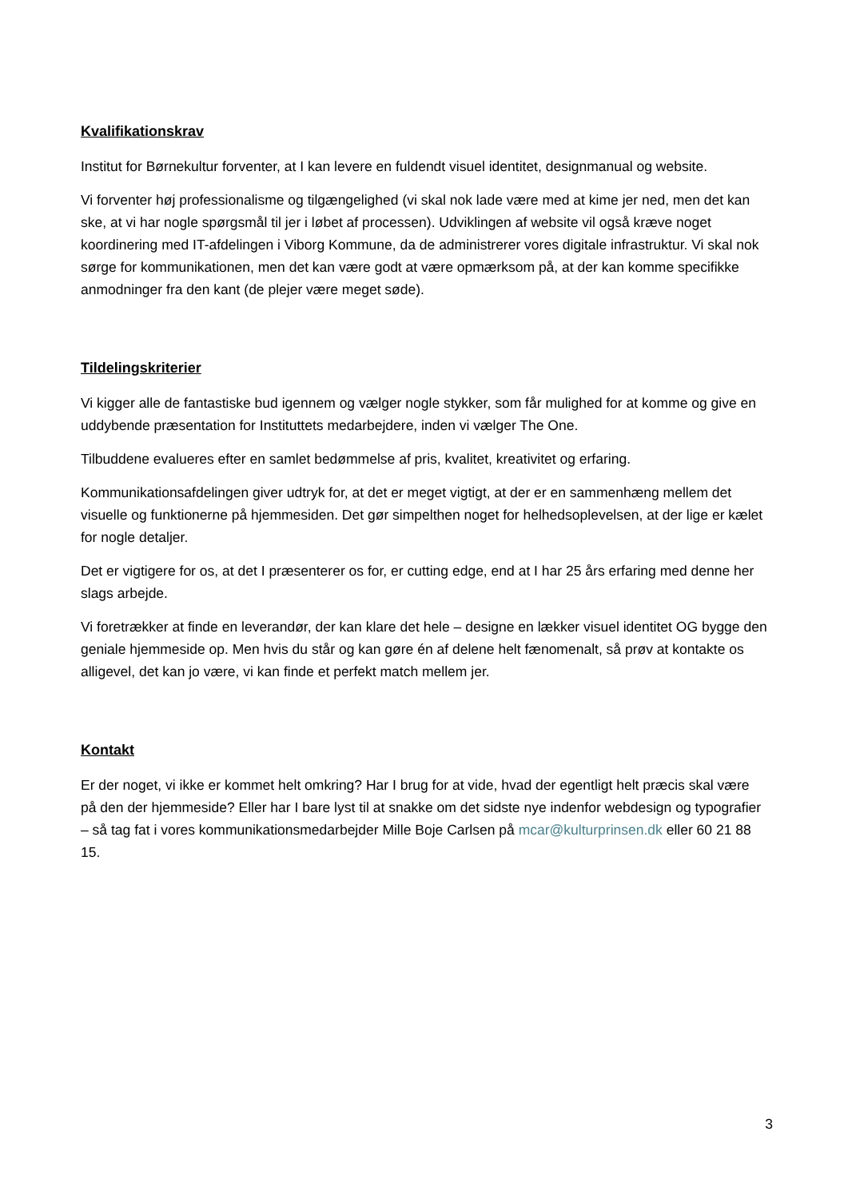Kvalifikationskrav
Institut for Børnekultur forventer, at I kan levere en fuldendt visuel identitet, designmanual og website.
Vi forventer høj professionalisme og tilgængelighed (vi skal nok lade være med at kime jer ned, men det kan ske, at vi har nogle spørgsmål til jer i løbet af processen). Udviklingen af website vil også kræve noget koordinering med IT-afdelingen i Viborg Kommune, da de administrerer vores digitale infrastruktur. Vi skal nok sørge for kommunikationen, men det kan være godt at være opmærksom på, at der kan komme specifikke anmodninger fra den kant (de plejer være meget søde).
Tildelingskriterier
Vi kigger alle de fantastiske bud igennem og vælger nogle stykker, som får mulighed for at komme og give en uddybende præsentation for Instituttets medarbejdere, inden vi vælger The One.
Tilbuddene evalueres efter en samlet bedømmelse af pris, kvalitet, kreativitet og erfaring.
Kommunikationsafdelingen giver udtryk for, at det er meget vigtigt, at der er en sammenhæng mellem det visuelle og funktionerne på hjemmesiden. Det gør simpelthen noget for helhedsoplevelsen, at der lige er kælet for nogle detaljer.
Det er vigtigere for os, at det I præsenterer os for, er cutting edge, end at I har 25 års erfaring med denne her slags arbejde.
Vi foretrækker at finde en leverandør, der kan klare det hele – designe en lækker visuel identitet OG bygge den geniale hjemmeside op. Men hvis du står og kan gøre én af delene helt fænomenalt, så prøv at kontakte os alligevel, det kan jo være, vi kan finde et perfekt match mellem jer.
Kontakt
Er der noget, vi ikke er kommet helt omkring? Har I brug for at vide, hvad der egentligt helt præcis skal være på den der hjemmeside? Eller har I bare lyst til at snakke om det sidste nye indenfor webdesign og typografier – så tag fat i vores kommunikationsmedarbejder Mille Boje Carlsen på mcar@kulturprinsen.dk eller 60 21 88 15.
3